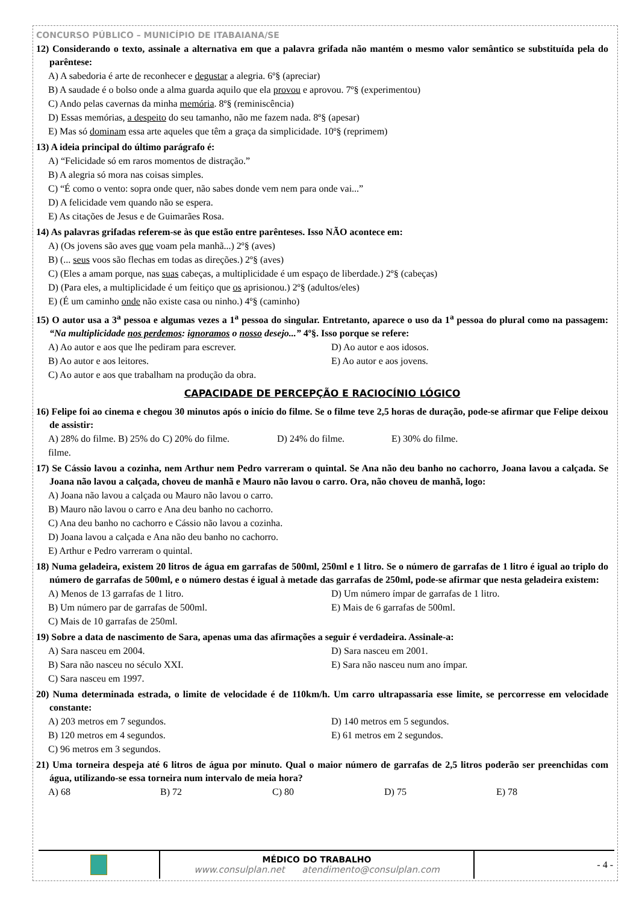CONCURSO PÚBLICO – MUNICÍPIO DE ITABAIANA/SE
12) Considerando o texto, assinale a alternativa em que a palavra grifada não mantém o mesmo valor semântico se substituída pela do parêntese:
A) A sabedoria é arte de reconhecer e degustar a alegria. 6º§ (apreciar)
B) A saudade é o bolso onde a alma guarda aquilo que ela provou e aprovou. 7º§ (experimentou)
C) Ando pelas cavernas da minha memória. 8º§ (reminiscência)
D) Essas memórias, a despeito do seu tamanho, não me fazem nada. 8º§ (apesar)
E) Mas só dominam essa arte aqueles que têm a graça da simplicidade. 10º§ (reprimem)
13) A ideia principal do último parágrafo é:
A) “Felicidade só em raros momentos de distração.”
B) A alegria só mora nas coisas simples.
C) “É como o vento: sopra onde quer, não sabes donde vem nem para onde vai...”
D) A felicidade vem quando não se espera.
E) As citações de Jesus e de Guimarães Rosa.
14) As palavras grifadas referem-se às que estão entre parênteses. Isso NÃO acontece em:
A) (Os jovens são aves que voam pela manhã...) 2º§ (aves)
B) (... seus voos são flechas em todas as direções.) 2º§ (aves)
C) (Eles a amam porque, nas suas cabeças, a multiplicidade é um espaço de liberdade.) 2º§ (cabeças)
D) (Para eles, a multiplicidade é um feitiço que os aprisionou.) 2º§ (adultos/eles)
E) (É um caminho onde não existe casa ou ninho.) 4º§ (caminho)
15) O autor usa a 3<sup>a</sup> pessoa e algumas vezes a 1<sup>a</sup> pessoa do singular. Entretanto, aparece o uso da 1<sup>a</sup> pessoa do plural como na passagem: “Na multiplicidade nos perdemos: ignoramos o nosso desejo...” 4º§. Isso porque se refere:
A) Ao autor e aos que lhe pediram para escrever. D) Ao autor e aos idosos. B) Ao autor e aos leitores. E) Ao autor e aos jovens. C) Ao autor e aos que trabalham na produção da obra.
CAPACIDADE DE PERCEPÇÃO E RACIOCÍNIO LÓGICO
16) Felipe foi ao cinema e chegou 30 minutos após o início do filme. Se o filme teve 2,5 horas de duração, pode-se afirmar que Felipe deixou de assistir:
A) 28% do filme. B) 25% do filme. C) 20% do filme. D) 24% do filme. E) 30% do filme.
17) Se Cássio lavou a cozinha, nem Arthur nem Pedro varreram o quintal. Se Ana não deu banho no cachorro, Joana lavou a calçada. Se Joana não lavou a calçada, choveu de manhã e Mauro não lavou o carro. Ora, não choveu de manhã, logo:
A) Joana não lavou a calçada ou Mauro não lavou o carro.
B) Mauro não lavou o carro e Ana deu banho no cachorro.
C) Ana deu banho no cachorro e Cássio não lavou a cozinha.
D) Joana lavou a calçada e Ana não deu banho no cachorro.
E) Arthur e Pedro varreram o quintal.
18) Numa geladeira, existem 20 litros de água em garrafas de 500ml, 250ml e 1 litro. Se o número de garrafas de 1 litro é igual ao triplo do número de garrafas de 500ml, e o número destas é igual à metade das garrafas de 250ml, pode-se afirmar que nesta geladeira existem:
A) Menos de 13 garrafas de 1 litro. D) Um número ímpar de garrafas de 1 litro. B) Um número par de garrafas de 500ml. E) Mais de 6 garrafas de 500ml. C) Mais de 10 garrafas de 250ml.
19) Sobre a data de nascimento de Sara, apenas uma das afirmações a seguir é verdadeira. Assinale-a:
A) Sara nasceu em 2004. D) Sara nasceu em 2001. B) Sara não nasceu no século XXI. E) Sara não nasceu num ano ímpar. C) Sara nasceu em 1997.
20) Numa determinada estrada, o limite de velocidade é de 110km/h. Um carro ultrapassaria esse limite, se percorresse em velocidade constante:
A) 203 metros em 7 segundos. D) 140 metros em 5 segundos. B) 120 metros em 4 segundos. E) 61 metros em 2 segundos. C) 96 metros em 3 segundos.
21) Uma torneira despeja até 6 litros de água por minuto. Qual o maior número de garrafas de 2,5 litros poderão ser preenchidas com água, utilizando-se essa torneira num intervalo de meia hora?
A) 68 B) 72 C) 80 D) 75 E) 78
MÉDICO DO TRABALHO
www.consulplan.net atendimento@consulplan.com
- 4 -